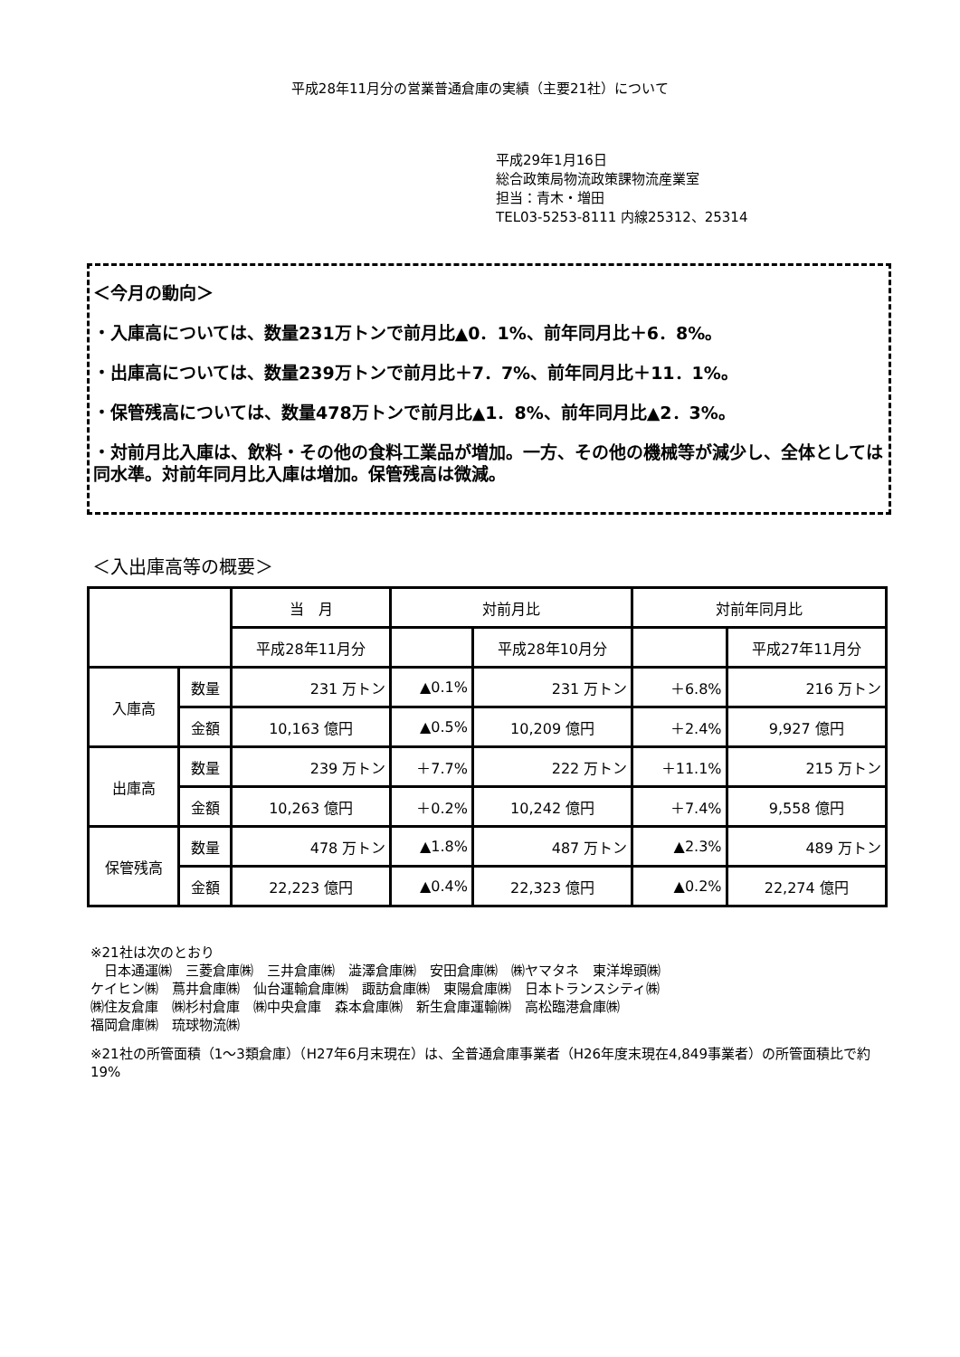平成28年11月分の営業普通倉庫の実績（主要21社）について
平成29年1月16日
総合政策局物流政策課物流産業室
担当：青木・増田
TEL03-5253-8111 内線25312、25314
＜今月の動向＞
・入庫高については、数量231万トンで前月比▲0．1%、前年同月比＋6．8%。
・出庫高については、数量239万トンで前月比＋7．7%、前年同月比＋11．1%。
・保管残高については、数量478万トンで前月比▲1．8%、前年同月比▲2．3%。
・対前月比入庫は、飲料・その他の食料工業品が増加。一方、その他の機械等が減少し、全体としては同水準。対前年同月比入庫は増加。保管残高は微減。
＜入出庫高等の概要＞
| | | 当 月 | 対前月比 | | 対前年同月比 | |
| --- | --- | --- | --- | --- | --- | --- |
| | | 平成28年11月分 | | 平成28年10月分 | | 平成27年11月分 |
| 入庫高 | 数量 | 231 万トン | ▲0.1% | 231 万トン | ＋6.8% | 216 万トン |
| | 金額 | 10,163 億円 | ▲0.5% | 10,209 億円 | ＋2.4% | 9,927 億円 |
| 出庫高 | 数量 | 239 万トン | ＋7.7% | 222 万トン | ＋11.1% | 215 万トン |
| | 金額 | 10,263 億円 | ＋0.2% | 10,242 億円 | ＋7.4% | 9,558 億円 |
| 保管残高 | 数量 | 478 万トン | ▲1.8% | 487 万トン | ▲2.3% | 489 万トン |
| | 金額 | 22,223 億円 | ▲0.4% | 22,323 億円 | ▲0.2% | 22,274 億円 |
※21社は次のとおり
　日本通運㈱　三菱倉庫㈱　三井倉庫㈱　澁澤倉庫㈱　安田倉庫㈱　㈱ヤマタネ　東洋埠頭㈱
ケイヒン㈱　蔦井倉庫㈱　仙台運輸倉庫㈱　諏訪倉庫㈱　東陽倉庫㈱　日本トランスシティ㈱
㈱住友倉庫　㈱杉村倉庫　㈱中央倉庫　森本倉庫㈱　新生倉庫運輸㈱　高松臨港倉庫㈱
福岡倉庫㈱　琉球物流㈱
※21社の所管面積（1～3類倉庫）（H27年6月末現在）は、全普通倉庫事業者（H26年度末現在4,849事業者）の所管面積比で約19%